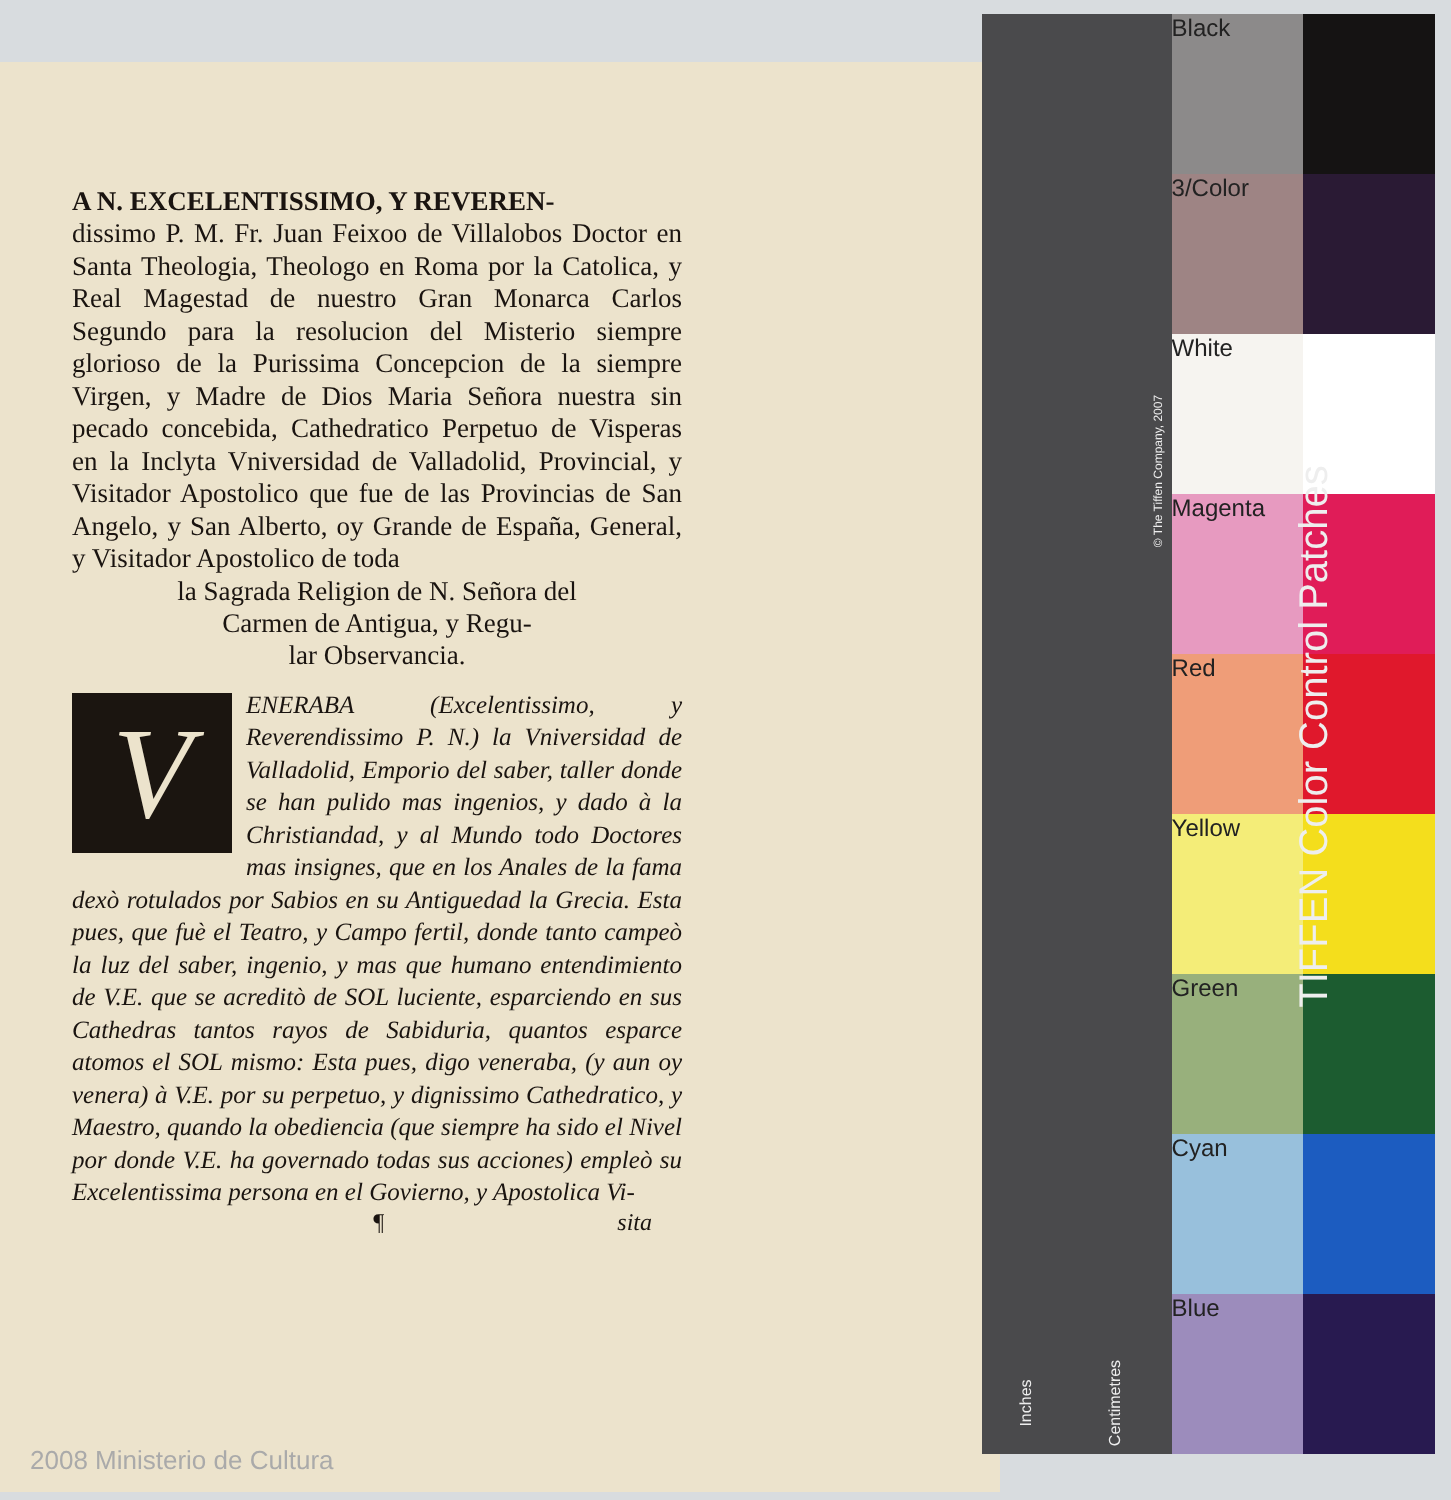A N. EXCELENTISSIMO, Y REVEREN-
dissimo P. M. Fr. Juan Feixoo de Villalobos Doctor en Santa Theologia, Theologo en Roma por la Catolica, y Real Magestad de nuestro Gran Monarca Carlos Segundo para la resolucion del Misterio siempre glorioso de la Purissima Concepcion de la siempre Virgen, y Madre de Dios Maria Señora nuestra sin pecado concebida, Cathedratico Perpetuo de Visperas en la Inclyta Vniversidad de Valladolid, Provincial, y Visitador Apostolico que fue de las Provincias de San Angelo, y San Alberto, oy Grande de España, General, y Visitador Apostolico de toda
la Sagrada Religion de N. Señora del
Carmen de Antigua, y Regu-
lar Observancia.
V
ENERABA (Excelentissimo, y Reverendissimo P. N.) la Vniversidad de Valladolid, Emporio del saber, taller donde se han pulido mas ingenios, y dado à la Christiandad, y al Mundo todo Doctores mas insignes, que en los Anales de la fama dexò rotulados por Sabios en su Antiguedad la Grecia. Esta pues, que fuè el Teatro, y Campo fertil, donde tanto campeò la luz del saber, ingenio, y mas que humano entendimiento de V.E. que se acreditò de SOL luciente, esparciendo en sus Cathedras tantos rayos de Sabiduria, quantos esparce atomos el SOL mismo: Esta pues, digo veneraba, (y aun oy venera) à V.E. por su perpetuo, y dignissimo Cathedratico, y Maestro, quando la obediencia (que siempre ha sido el Nivel por donde V.E. ha governado todas sus acciones) empleò su Excelentissima persona en el Govierno, y Apostolica Vi-
¶ sita
TIFFEN Color Control Patches
Inches Centimetres
© The Tiffen Company, 2007
Black
3/Color
White
Magenta
Red
Yellow
Green
Cyan
Blue
2008 Ministerio de Cultura